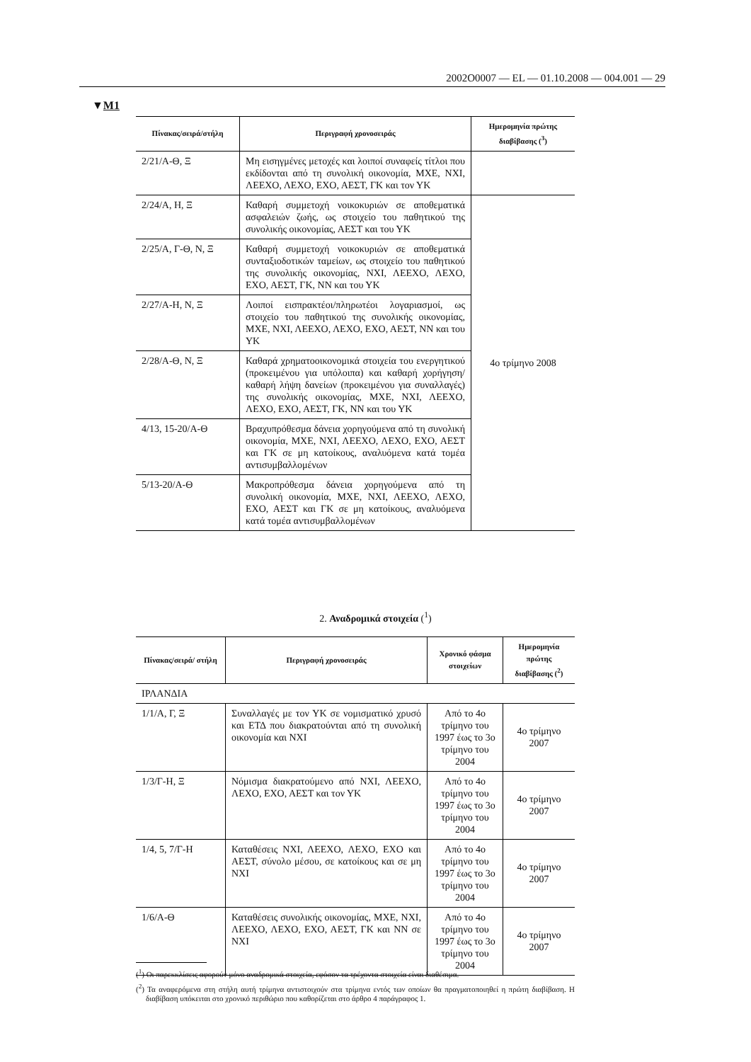2002O0007 — EL — 01.10.2008 — 004.001 — 29
▼M1
| Πίνακας/σειρά/στήλη | Περιγραφή χρονοσειράς | Ημερομηνία πρώτης διαβίβασης (<sup>3</sup>) |
| --- | --- | --- |
| 2/21/Α-Θ, Ξ | Μη εισηγμένες μετοχές και λοιποί συναφείς τίτλοι που εκδίδονται από τη συνολική οικονομία, ΜΧΕ, ΝΧΙ, ΛΕΕΧΟ, ΛΕΧΟ, ΕΧΟ, ΑΕΣΤ, ΓΚ και τον ΥΚ | |
| 2/24/Α, Η, Ξ | Καθαρή συμμετοχή νοικοκυριών σε αποθεματικά ασφαλειών ζωής, ως στοιχείο του παθητικού της συνολικής οικονομίας, ΑΕΣΤ και του ΥΚ | 4ο τρίμηνο 2008 |
| 2/25/Α, Γ-Θ, Ν, Ξ | Καθαρή συμμετοχή νοικοκυριών σε αποθεματικά συνταξιοδοτικών ταμείων, ως στοιχείο του παθητικού της συνολικής οικονομίας, ΝΧΙ, ΛΕΕΧΟ, ΛΕΧΟ, ΕΧΟ, ΑΕΣΤ, ΓΚ, ΝΝ και του ΥΚ | |
| 2/27/Α-Η, Ν, Ξ | Λοιποί εισπρακτέοι/πληρωτέοι λογαριασμοί, ως στοιχείο του παθητικού της συνολικής οικονομίας, ΜΧΕ, ΝΧΙ, ΛΕΕΧΟ, ΛΕΧΟ, ΕΧΟ, ΑΕΣΤ, ΝΝ και του ΥΚ | |
| 2/28/Α-Θ, Ν, Ξ | Καθαρά χρηματοοικονομικά στοιχεία του ενεργητικού (προκειμένου για υπόλοιπα) και καθαρή χορήγηση/καθαρή λήψη δανείων (προκειμένου για συναλλαγές) της συνολικής οικονομίας, ΜΧΕ, ΝΧΙ, ΛΕΕΧΟ, ΛΕΧΟ, ΕΧΟ, ΑΕΣΤ, ΓΚ, ΝΝ και του ΥΚ | |
| 4/13, 15-20/Α-Θ | Βραχυπρόθεσμα δάνεια χορηγούμενα από τη συνολική οικονομία, ΜΧΕ, ΝΧΙ, ΛΕΕΧΟ, ΛΕΧΟ, ΕΧΟ, ΑΕΣΤ και ΓΚ σε μη κατοίκους, αναλυόμενα κατά τομέα αντισυμβαλλομένων | |
| 5/13-20/Α-Θ | Μακροπρόθεσμα δάνεια χορηγούμενα από τη συνολική οικονομία, ΜΧΕ, ΝΧΙ, ΛΕΕΧΟ, ΛΕΧΟ, ΕΧΟ, ΑΕΣΤ και ΓΚ σε μη κατοίκους, αναλυόμενα κατά τομέα αντισυμβαλλομένων | |
2. Αναδρομικά στοιχεία (<sup>1</sup>)
| Πίνακας/σειρά/ στήλη | Περιγραφή χρονοσειράς | Χρονικό φάσμα στοιχείων | Ημερομηνία πρώτης διαβίβασης (<sup>2</sup>) |
| --- | --- | --- | --- |
| ΙΡΛΑΝΔΙΑ | | | |
| 1/1/Α, Γ, Ξ | Συναλλαγές με τον ΥΚ σε νομισματικό χρυσό και ΕΤΔ που διακρατούνται από τη συνολική οικονομία και ΝΧΙ | Από το 4ο τρίμηνο του 1997 έως το 3ο τρίμηνο του 2004 | 4ο τρίμηνο 2007 |
| 1/3/Γ-Η, Ξ | Νόμισμα διακρατούμενο από ΝΧΙ, ΛΕΕΧΟ, ΛΕΧΟ, ΕΧΟ, ΑΕΣΤ και τον ΥΚ | Από το 4ο τρίμηνο του 1997 έως το 3ο τρίμηνο του 2004 | 4ο τρίμηνο 2007 |
| 1/4, 5, 7/Γ-Η | Καταθέσεις ΝΧΙ, ΛΕΕΧΟ, ΛΕΧΟ, ΕΧΟ και ΑΕΣΤ, σύνολο μέσου, σε κατοίκους και σε μη ΝΧΙ | Από το 4ο τρίμηνο του 1997 έως το 3ο τρίμηνο του 2004 | 4ο τρίμηνο 2007 |
| 1/6/Α-Θ | Καταθέσεις συνολικής οικονομίας, ΜΧΕ, ΝΧΙ, ΛΕΕΧΟ, ΛΕΧΟ, ΕΧΟ, ΑΕΣΤ, ΓΚ και ΝΝ σε ΝΧΙ | Από το 4ο τρίμηνο του 1997 έως το 3ο τρίμηνο του 2004 | 4ο τρίμηνο 2007 |
(<sup>1</sup>) Οι παρεκκλίσεις αφορούν μόνο αναδρομικά στοιχεία, εφόσον τα τρέχοντα στοιχεία είναι διαθέσιμα.
(<sup>2</sup>) Τα αναφερόμενα στη στήλη αυτή τρίμηνα αντιστοιχούν στα τρίμηνα εντός των οποίων θα πραγματοποιηθεί η πρώτη διαβίβαση. Η διαβίβαση υπόκειται στο χρονικό περιθώριο που καθορίζεται στο άρθρο 4 παράγραφος 1.